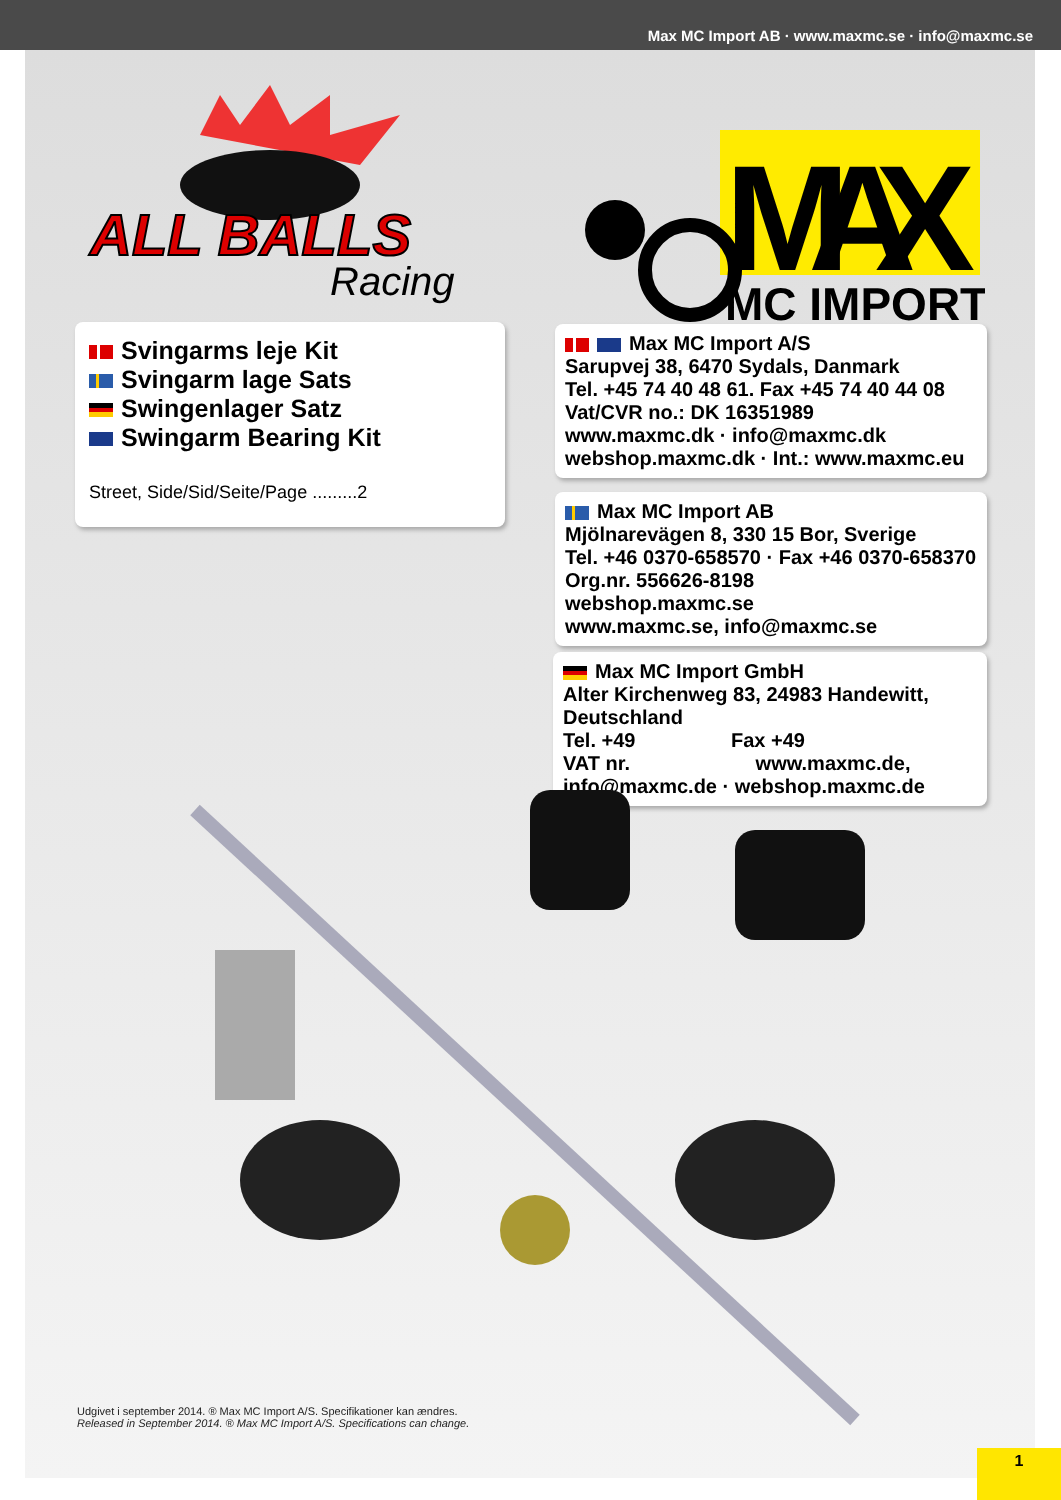Max MC Import AB · www.maxmc.se · info@maxmc.se
ALL BALLS
Racing
MAX
MC IMPORT
Svingarms leje Kit
Svingarm lage Sats
Swingenlager Satz
Swingarm Bearing Kit
Street, Side/Sid/Seite/Page .........2
Max MC Import A/S
Sarupvej 38, 6470 Sydals, Danmark
Tel. +45 74 40 48 61. Fax +45 74 40 44 08
Vat/CVR no.: DK 16351989
www.maxmc.dk · info@maxmc.dk
webshop.maxmc.dk · Int.: www.maxmc.eu
Max MC Import AB
Mjölnarevägen 8, 330 15 Bor, Sverige
Tel. +46 0370-658570 · Fax +46 0370-658370
Org.nr. 556626-8198
webshop.maxmc.se
www.maxmc.se, info@maxmc.se
Max MC Import GmbH
Alter Kirchenweg 83, 24983 Handewitt, Deutschland
Tel. +49 Fax +49
VAT nr. www.maxmc.de,
info@maxmc.de · webshop.maxmc.de
Udgivet i september 2014. ® Max MC Import A/S. Specifikationer kan ændres.
Released in September 2014. ® Max MC Import A/S. Specifications can change.
1